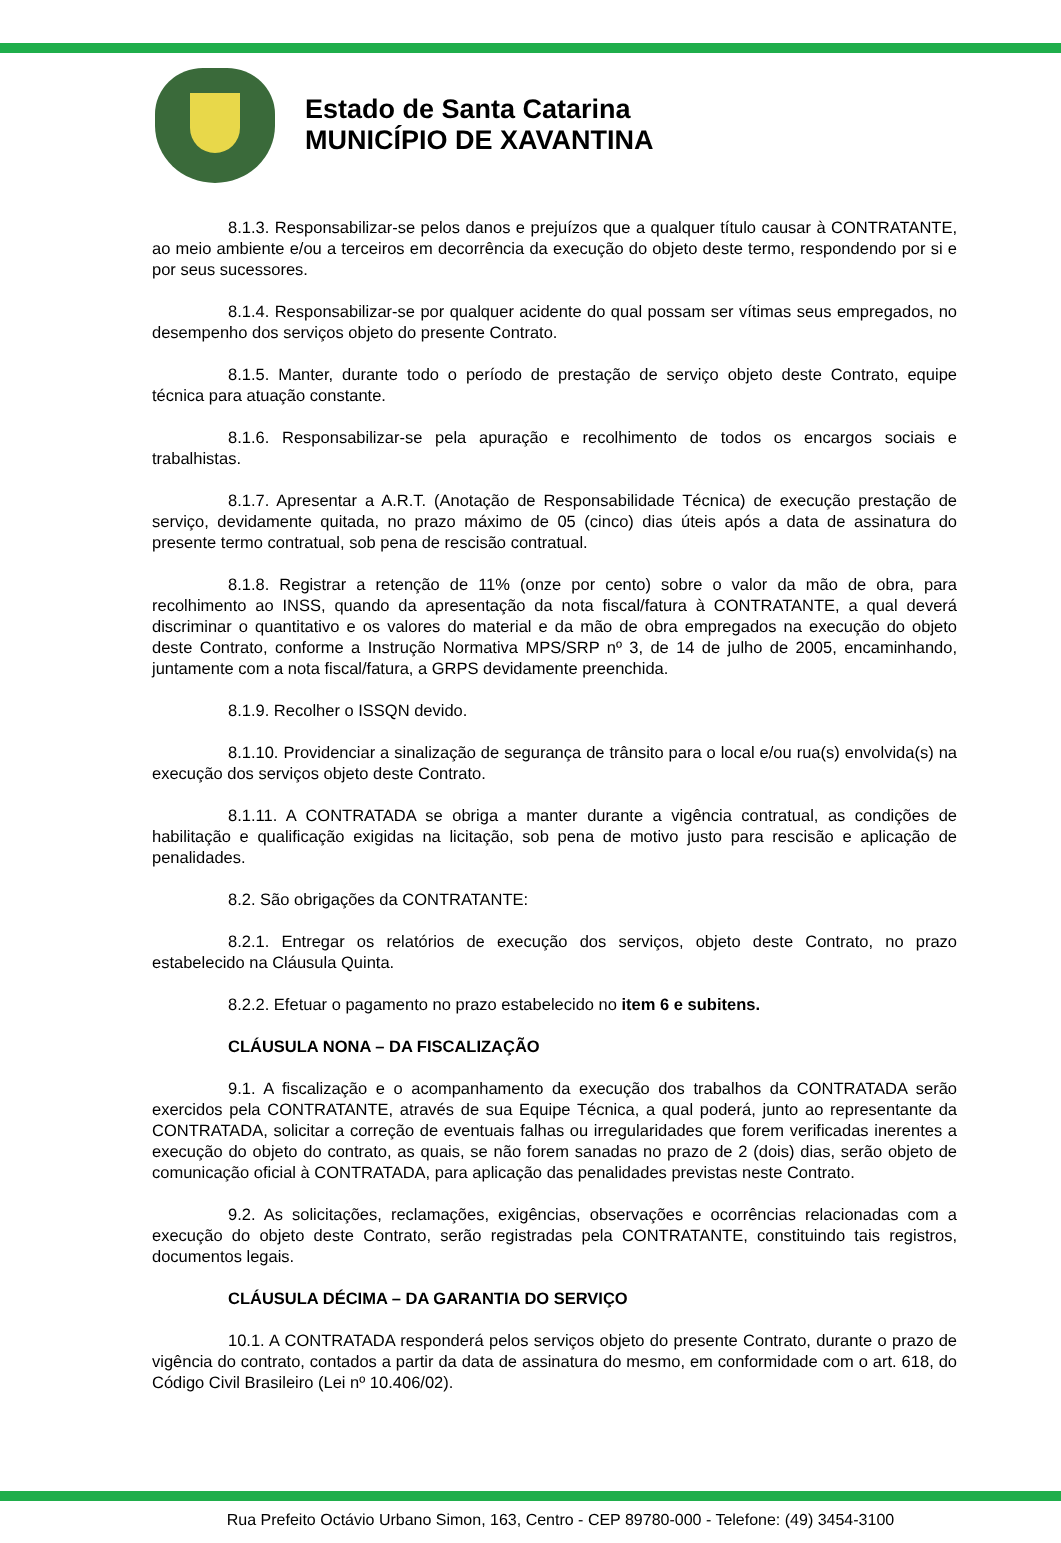Estado de Santa Catarina
MUNICÍPIO DE XAVANTINA
8.1.3. Responsabilizar-se pelos danos e prejuízos que a qualquer título causar à CONTRATANTE, ao meio ambiente e/ou a terceiros em decorrência da execução do objeto deste termo, respondendo por si e por seus sucessores.
8.1.4. Responsabilizar-se por qualquer acidente do qual possam ser vítimas seus empregados, no desempenho dos serviços objeto do presente Contrato.
8.1.5. Manter, durante todo o período de prestação de serviço objeto deste Contrato, equipe técnica para atuação constante.
8.1.6. Responsabilizar-se pela apuração e recolhimento de todos os encargos sociais e trabalhistas.
8.1.7. Apresentar a A.R.T. (Anotação de Responsabilidade Técnica) de execução prestação de serviço, devidamente quitada, no prazo máximo de 05 (cinco) dias úteis após a data de assinatura do presente termo contratual, sob pena de rescisão contratual.
8.1.8. Registrar a retenção de 11% (onze por cento) sobre o valor da mão de obra, para recolhimento ao INSS, quando da apresentação da nota fiscal/fatura à CONTRATANTE, a qual deverá discriminar o quantitativo e os valores do material e da mão de obra empregados na execução do objeto deste Contrato, conforme a Instrução Normativa MPS/SRP nº 3, de 14 de julho de 2005, encaminhando, juntamente com a nota fiscal/fatura, a GRPS devidamente preenchida.
8.1.9. Recolher o ISSQN devido.
8.1.10. Providenciar a sinalização de segurança de trânsito para o local e/ou rua(s) envolvida(s) na execução dos serviços objeto deste Contrato.
8.1.11. A CONTRATADA se obriga a manter durante a vigência contratual, as condições de habilitação e qualificação exigidas na licitação, sob pena de motivo justo para rescisão e aplicação de penalidades.
8.2. São obrigações da CONTRATANTE:
8.2.1. Entregar os relatórios de execução dos serviços, objeto deste Contrato, no prazo estabelecido na Cláusula Quinta.
8.2.2. Efetuar o pagamento no prazo estabelecido no item 6 e subitens.
CLÁUSULA NONA – DA FISCALIZAÇÃO
9.1. A fiscalização e o acompanhamento da execução dos trabalhos da CONTRATADA serão exercidos pela CONTRATANTE, através de sua Equipe Técnica, a qual poderá, junto ao representante da CONTRATADA, solicitar a correção de eventuais falhas ou irregularidades que forem verificadas inerentes a execução do objeto do contrato, as quais, se não forem sanadas no prazo de 2 (dois) dias, serão objeto de comunicação oficial à CONTRATADA, para aplicação das penalidades previstas neste Contrato.
9.2. As solicitações, reclamações, exigências, observações e ocorrências relacionadas com a execução do objeto deste Contrato, serão registradas pela CONTRATANTE, constituindo tais registros, documentos legais.
CLÁUSULA DÉCIMA – DA GARANTIA DO SERVIÇO
10.1. A CONTRATADA responderá pelos serviços objeto do presente Contrato, durante o prazo de vigência do contrato, contados a partir da data de assinatura do mesmo, em conformidade com o art. 618, do Código Civil Brasileiro (Lei nº 10.406/02).
Rua Prefeito Octávio Urbano Simon, 163, Centro - CEP 89780-000 - Telefone: (49) 3454-3100